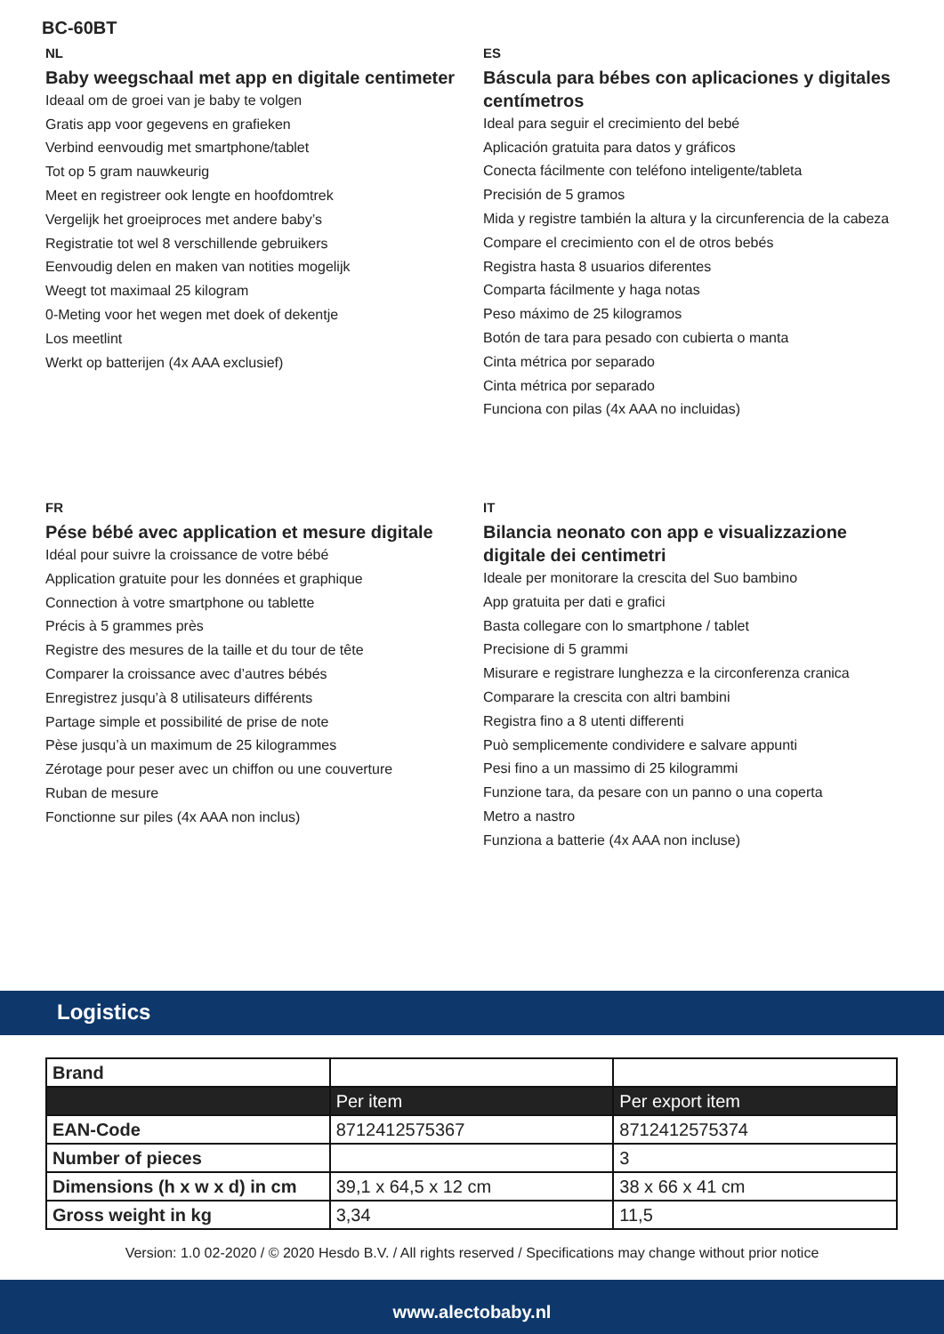BC-60BT
NL
Baby weegschaal met app en digitale centimeter
Ideaal om de groei van je baby te volgen
Gratis app voor gegevens en grafieken
Verbind eenvoudig met smartphone/tablet
Tot op 5 gram nauwkeurig
Meet en registreer ook lengte en hoofdomtrek
Vergelijk het groeiproces met andere baby’s
Registratie tot wel 8 verschillende gebruikers
Eenvoudig delen en maken van notities mogelijk
Weegt tot maximaal 25 kilogram
0-Meting voor het wegen met doek of dekentje
Los meetlint
Werkt op batterijen (4x AAA exclusief)
ES
Báscula para bébes con aplicaciones y digitales centímetros
Ideal para seguir el crecimiento del bebé
Aplicación gratuita para datos y gráficos
Conecta fácilmente con teléfono inteligente/tableta
Precisión de 5 gramos
Mida y registre también la altura y la circunferencia de la cabeza
Compare el crecimiento con el de otros bebés
Registra hasta 8 usuarios diferentes
Comparta fácilmente y haga notas
Peso máximo de 25 kilogramos
Botón de tara para pesado con cubierta o manta
Cinta métrica por separado
Cinta métrica por separado
Funciona con pilas (4x AAA no incluidas)
FR
Pése bébé avec application et mesure digitale
Idéal pour suivre la croissance de votre bébé
Application gratuite pour les données et graphique
Connection à votre smartphone ou tablette
Précis à 5 grammes près
Registre des mesures de la taille et du tour de tête
Comparer la croissance avec d’autres bébés
Enregistrez jusqu’à 8 utilisateurs différents
Partage simple et possibilité de prise de note
Pèse jusqu’à un maximum de 25 kilogrammes
Zérotage pour peser avec un chiffon ou une couverture
Ruban de mesure
Fonctionne sur piles (4x AAA non inclus)
IT
Bilancia neonato con app e visualizzazione digitale dei centimetri
Ideale per monitorare la crescita del Suo bambino
App gratuita per dati e grafici
Basta collegare con lo smartphone / tablet
Precisione di 5 grammi
Misurare e registrare lunghezza e la circonferenza cranica
Comparare la crescita con altri bambini
Registra fino a 8 utenti differenti
Può semplicemente condividere e salvare appunti
Pesi fino a un massimo di 25 kilogrammi
Funzione tara, da pesare con un panno o una coperta
Metro a nastro
Funziona a batterie (4x AAA non incluse)
Logistics
| Brand | | |
| | Per item | Per export item |
| EAN-Code | 8712412575367 | 8712412575374 |
| Number of pieces | | 3 |
| Dimensions (h x w x d) in cm | 39,1 x 64,5 x 12 cm | 38 x 66 x 41 cm |
| Gross weight in kg | 3,34 | 11,5 |
Version: 1.0 02-2020 / © 2020 Hesdo B.V. / All rights reserved / Specifications may change without prior notice
www.alectobaby.nl